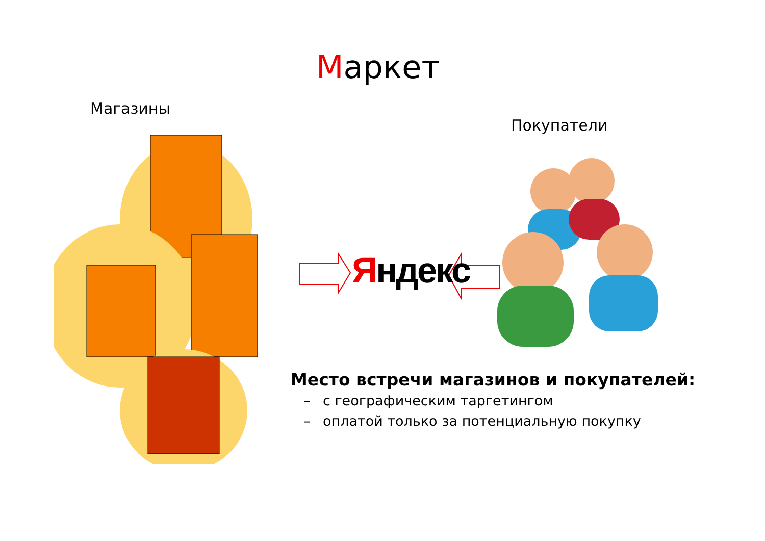Маркет
Магазины
Покупатели
Яндекс
Место встречи магазинов и покупателей:
– с географическим таргетингом
– оплатой только за потенциальную покупку